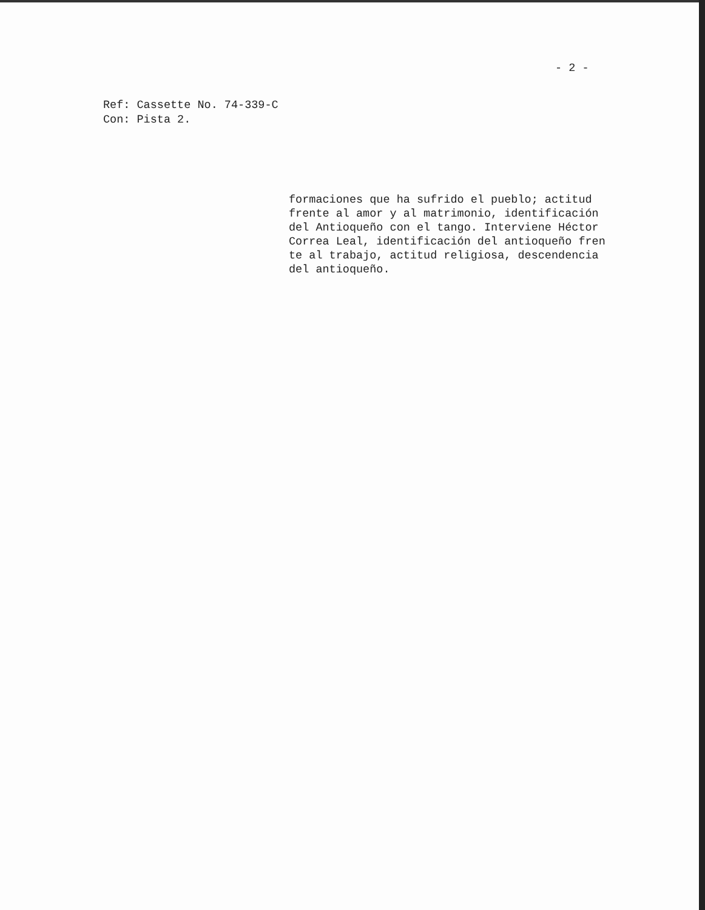- 2 -
Ref: Cassette No. 74-339-C
Con: Pista 2.
formaciones que ha sufrido el pueblo; actitud
frente al amor y al matrimonio, identificación
del Antioqueño con el tango. Interviene Héctor
Correa Leal, identificación del antioqueño fren
te al trabajo, actitud religiosa, descendencia
del antioqueño.